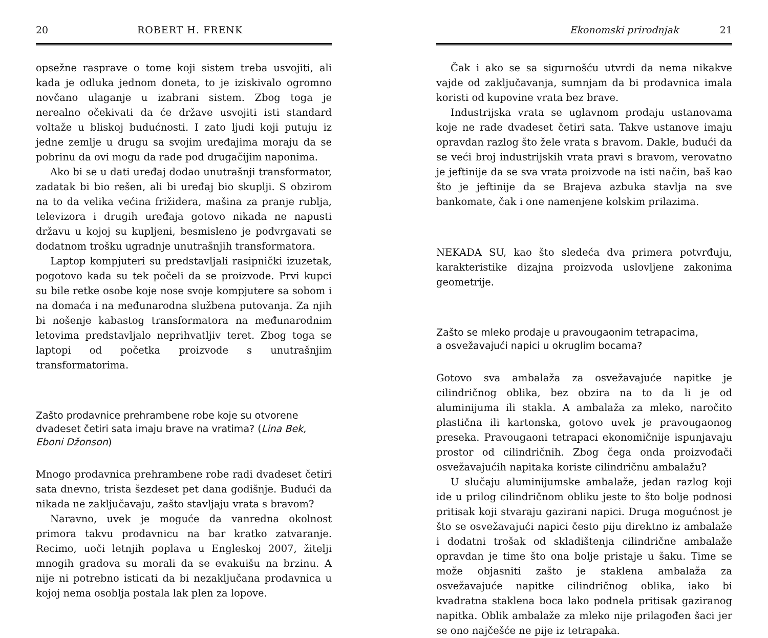20 ROBERT H. FRENK
opsežne rasprave o tome koji sistem treba usvojiti, ali kada je odluka jednom doneta, to je iziskivalo ogromno novčano ulaganje u izabrani sistem. Zbog toga je nerealno očekivati da će države usvojiti isti standard voltaže u bliskoj budućnosti. I zato ljudi koji putuju iz jedne zemlje u drugu sa svojim uređajima moraju da se pobrinu da ovi mogu da rade pod drugačijim naponima.
Ako bi se u dati uređaj dodao unutrašnji transformator, zadatak bi bio rešen, ali bi uređaj bio skuplji. S obzirom na to da velika većina frižidera, mašina za pranje rublja, televizora i drugih uređaja gotovo nikada ne napusti državu u kojoj su kupljeni, besmisleno je podvrgavati se dodatnom trošku ugradnje unutrašnjih transformatora.
Laptop kompjuteri su predstavljali rasipnički izuzetak, pogotovo kada su tek počeli da se proizvode. Prvi kupci su bile retke osobe koje nose svoje kompjutere sa sobom i na domaća i na međunarodna službena putovanja. Za njih bi nošenje kabastog transformatora na međunarodnim letovima predstavljalo neprihvatljiv teret. Zbog toga se laptopi od početka proizvode s unutrašnjim transformatorima.
Zašto prodavnice prehrambene robe koje su otvorene dvadeset četiri sata imaju brave na vratima? (Lina Bek, Eboni Džonson)
Mnogo prodavnica prehrambene robe radi dvadeset četiri sata dnevno, trista šezdeset pet dana godišnje. Budući da nikada ne zaključavaju, zašto stavljaju vrata s bravom?
Naravno, uvek je moguće da vanredna okolnost primora takvu prodavnicu na bar kratko zatvaranje. Recimo, uoči letnjih poplava u Engleskoj 2007, žitelji mnogih gradova su morali da se evakuišu na brzinu. A nije ni potrebno isticati da bi nezaključana prodavnica u kojoj nema osoblja postala lak plen za lopove.
Ekonomski prirodnjak 21
Čak i ako se sa sigurnošću utvrdi da nema nikakve vajde od zaključavanja, sumnjam da bi prodavnica imala koristi od kupovine vrata bez brave.
Industrijska vrata se uglavnom prodaju ustanovama koje ne rade dvadeset četiri sata. Takve ustanove imaju opravdan razlog što žele vrata s bravom. Dakle, budući da se veći broj industrijskih vrata pravi s bravom, verovatno je jeftinije da se sva vrata proizvode na isti način, baš kao što je jeftinije da se Brajeva azbuka stavlja na sve bankomate, čak i one namenjene kolskim prilazima.
NEKADA SU, kao što sledeća dva primera potvrđuju, karakteristike dizajna proizvoda uslovljene zakonima geometrije.
Zašto se mleko prodaje u pravougaonim tetrapacima,
a osvežavajući napici u okruglim bocama?
Gotovo sva ambalaža za osvežavajuće napitke je cilindričnog oblika, bez obzira na to da li je od aluminijuma ili stakla. A ambalaža za mleko, naročito plastična ili kartonska, gotovo uvek je pravougaonog preseka. Pravougaoni tetrapaci ekonomičnije ispunjavaju prostor od cilindričnih. Zbog čega onda proizvođači osvežavajućih napitaka koriste cilindričnu ambalažu?
U slučaju aluminijumske ambalaže, jedan razlog koji ide u prilog cilindričnom obliku jeste to što bolje podnosi pritisak koji stvaraju gazirani napici. Druga mogućnost je što se osvežavajući napici često piju direktno iz ambalaže i dodatni trošak od skladištenja cilindrične ambalaže opravdan je time što ona bolje pristaje u šaku. Time se može objasniti zašto je staklena ambalaža za osvežavajuće napitke cilindričnog oblika, iako bi kvadratna staklena boca lako podnela pritisak gaziranog napitka. Oblik ambalaže za mleko nije prilagođen šaci jer se ono najčešće ne pije iz tetrapaka.